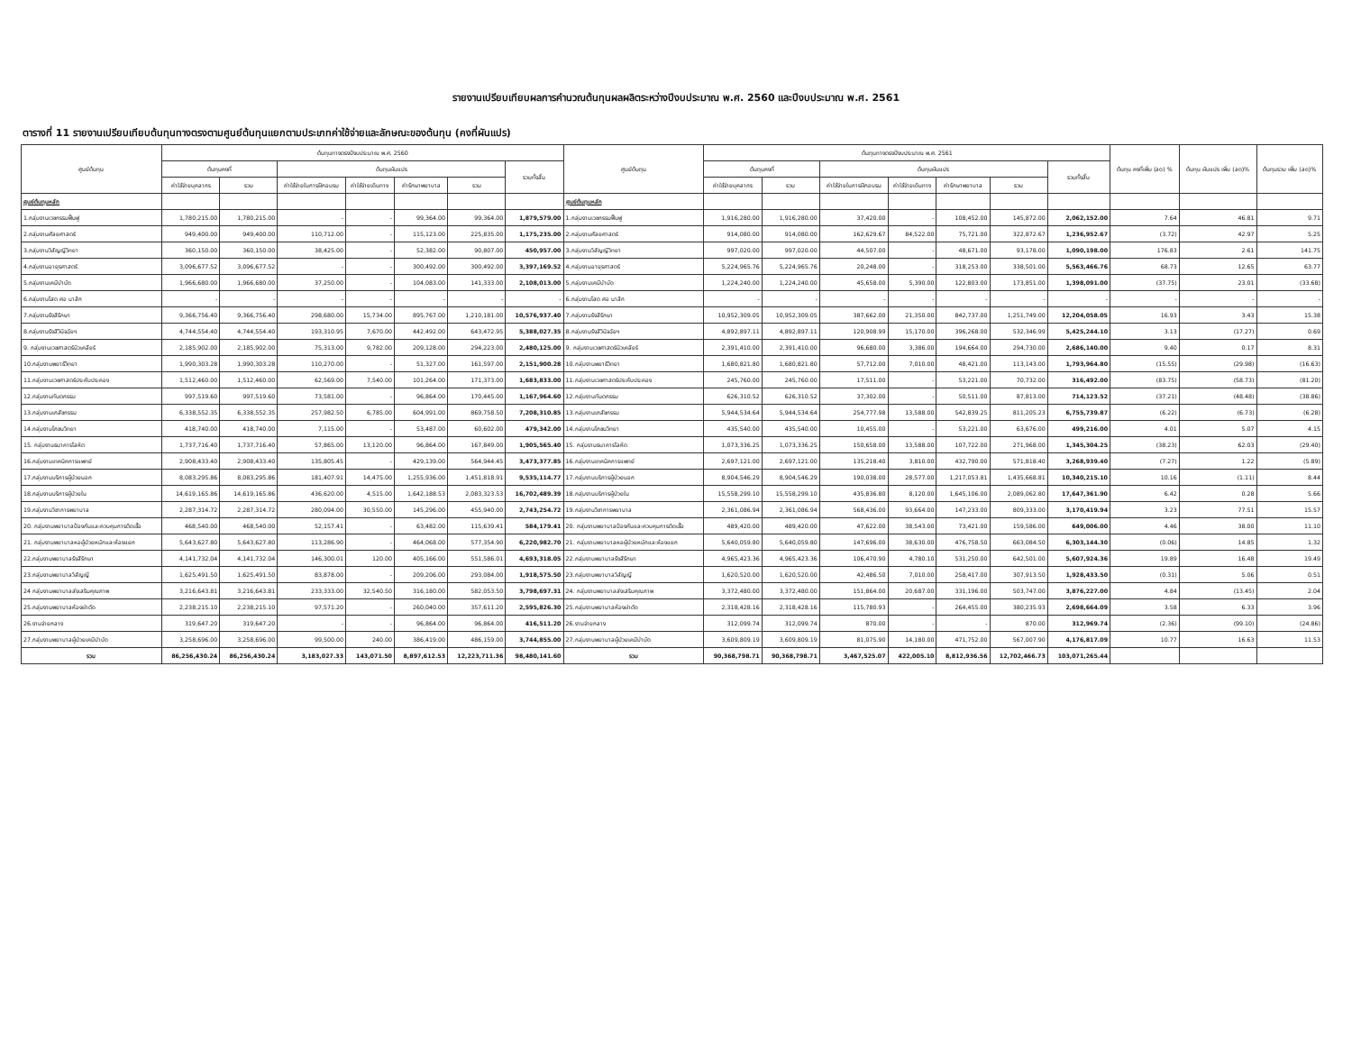รายงานเปรียบเทียบผลการคำนวณต้นทุนผลผลิตระหว่างปีงบประมาณ พ.ศ. 2560 และปีงบประมาณ พ.ศ. 2561
ตารางที่ 11 รายงานเปรียบเทียบต้นทุนทางตรงตามศูนย์ต้นทุนแยกตามประเภทค่าใช้จ่ายและลักษณะของต้นทุน (คงที่ผันแปร)
| ศูนย์ต้นทุน | ต้นทุนทางตรงปีงบประมาณ พ.ศ. 2560 | | | | | | | ศูนย์ต้นทุน | ต้นทุนทางตรงปีงบประมาณ พ.ศ. 2561 | | | | | | | ต้นทุน คงที่เพิ่ม (ลด) % | ต้นทุน ผันแปร เพิ่ม (ลด)% | ต้นทุนรวม เพิ่ม (ลด)% |
| --- | --- | --- | --- | --- | --- | --- | --- | --- | --- | --- | --- | --- | --- | --- | --- | --- | --- | --- |
| | ต้นทุนคงที่ | | ต้นทุนผันแปร | | | | รวมทั้งสิ้น | | ต้นทุนคงที่ | | ต้นทุนผันแปร | | | | รวมทั้งสิ้น | | | |
| | ค่าใช้จ่ายบุคลากร | รวม | ค่าใช้จ่ายในการฝึกอบรม | ค่าใช้จ่ายเดินทาง | ค่ารักษาพยาบาล | รวม | | | ค่าใช้จ่ายบุคลากร | รวม | ค่าใช้จ่ายในการฝึกอบรม | ค่าใช้จ่ายเดินทาง | ค่ารักษาพยาบาล | รวม | | | | |
| ศูนย์ต้นทุนหลัก | | | | | | | | ศูนย์ต้นทุนหลัก | | | | | | | | | | |
| 1.กลุ่มงานเวชกรรมฟื้นฟู | 1,780,215.00 | 1,780,215.00 | - | - | 99,364.00 | 99,364.00 | 1,879,579.00 | 1.กลุ่มงานเวชกรรมฟื้นฟู | 1,916,280.00 | 1,916,280.00 | 37,420.00 | - | 108,452.00 | 145,872.00 | 2,062,152.00 | 7.64 | 46.81 | 9.71 |
| 2.กลุ่มงานศัลยศาสตร์ | 949,400.00 | 949,400.00 | 110,712.00 | - | 115,123.00 | 225,835.00 | 1,175,235.00 | 2.กลุ่มงานศัลยศาสตร์ | 914,080.00 | 914,080.00 | 162,629.67 | 84,522.00 | 75,721.00 | 322,872.67 | 1,236,952.67 | (3.72) | 42.97 | 5.25 |
| 3.กลุ่มงานวิสัญญีวิทยา | 360,150.00 | 360,150.00 | 38,425.00 | - | 52,382.00 | 90,807.00 | 450,957.00 | 3.กลุ่มงานวิสัญญีวิทยา | 997,020.00 | 997,020.00 | 44,507.00 | - | 48,671.00 | 93,178.00 | 1,090,198.00 | 176.83 | 2.61 | 141.75 |
| 4.กลุ่มงานอายุรศาสตร์ | 3,096,677.52 | 3,096,677.52 | - | - | 300,492.00 | 300,492.00 | 3,397,169.52 | 4.กลุ่มงานอายุรศาสตร์ | 5,224,965.76 | 5,224,965.76 | 20,248.00 | - | 318,253.00 | 338,501.00 | 5,563,466.76 | 68.73 | 12.65 | 63.77 |
| 5.กลุ่มงานเคมีบำบัด | 1,966,680.00 | 1,966,680.00 | 37,250.00 | - | 104,083.00 | 141,333.00 | 2,108,013.00 | 5.กลุ่มงานเคมีบำบัด | 1,224,240.00 | 1,224,240.00 | 45,658.00 | 5,390.00 | 122,803.00 | 173,851.00 | 1,398,091.00 | (37.75) | 23.01 | (33.68) |
| 6.กลุ่มงานโสต ศอ นาสิก | - | - | - | - | - | - | - | 6.กลุ่มงานโสต ศอ นาสิก | - | - | - | - | - | - | - | - | - | - |
| 7.กลุ่มงานรังสีรักษา | 9,366,756.40 | 9,366,756.40 | 298,680.00 | 15,734.00 | 895,767.00 | 1,210,181.00 | 10,576,937.40 | 7.กลุ่มงานรังสีรักษา | 10,952,309.05 | 10,952,309.05 | 387,662.00 | 21,350.00 | 842,737.00 | 1,251,749.00 | 12,204,058.05 | 16.93 | 3.43 | 15.38 |
| 8.กลุ่มงานรังสีวินิจฉัยฯ | 4,744,554.40 | 4,744,554.40 | 193,310.95 | 7,670.00 | 442,492.00 | 643,472.95 | 5,388,027.35 | 8.กลุ่มงานรังสีวินิจฉัยฯ | 4,892,897.11 | 4,892,897.11 | 120,908.99 | 15,170.00 | 396,268.00 | 532,346.99 | 5,425,244.10 | 3.13 | (17.27) | 0.69 |
| 9. กลุ่มงานเวชศาสตร์นิวเคลียร์ | 2,185,902.00 | 2,185,902.00 | 75,313.00 | 9,782.00 | 209,128.00 | 294,223.00 | 2,480,125.00 | 9. กลุ่มงานเวชศาสตร์นิวเคลียร์ | 2,391,410.00 | 2,391,410.00 | 96,680.00 | 3,386.00 | 194,664.00 | 294,730.00 | 2,686,140.00 | 9.40 | 0.17 | 8.31 |
| 10.กลุ่มงานพยาธิวิทยา | 1,990,303.28 | 1,990,303.28 | 110,270.00 | - | 51,327.00 | 161,597.00 | 2,151,900.28 | 10.กลุ่มงานพยาธิวิทยา | 1,680,821.80 | 1,680,821.80 | 57,712.00 | 7,010.00 | 48,421.00 | 113,143.00 | 1,793,964.80 | (15.55) | (29.98) | (16.63) |
| 11.กลุ่มงานเวชศาสตร์ประคับประคอง | 1,512,460.00 | 1,512,460.00 | 62,569.00 | 7,540.00 | 101,264.00 | 171,373.00 | 1,683,833.00 | 11.กลุ่มงานเวชศาสตร์ประคับประคอง | 245,760.00 | 245,760.00 | 17,511.00 | - | 53,221.00 | 70,732.00 | 316,492.00 | (83.75) | (58.73) | (81.20) |
| 12.กลุ่มงานทันตกรรม | 997,519.60 | 997,519.60 | 73,581.00 | - | 96,864.00 | 170,445.00 | 1,167,964.60 | 12.กลุ่มงานทันตกรรม | 626,310.52 | 626,310.52 | 37,302.00 | - | 50,511.00 | 87,813.00 | 714,123.52 | (37.21) | (48.48) | (38.86) |
| 13.กลุ่มงานเภสัชกรรม | 6,338,552.35 | 6,338,552.35 | 257,982.50 | 6,785.00 | 604,991.00 | 869,758.50 | 7,208,310.85 | 13.กลุ่มงานเภสัชกรรม | 5,944,534.64 | 5,944,534.64 | 254,777.98 | 13,588.00 | 542,839.25 | 811,205.23 | 6,755,739.87 | (6.22) | (6.73) | (6.28) |
| 14.กลุ่มงานโภชนวิทยา | 418,740.00 | 418,740.00 | 7,115.00 | - | 53,487.00 | 60,602.00 | 479,342.00 | 14.กลุ่มงานโภชนวิทยา | 435,540.00 | 435,540.00 | 10,455.00 | - | 53,221.00 | 63,676.00 | 499,216.00 | 4.01 | 5.07 | 4.15 |
| 15. กลุ่มงานธนาคารโลหิต | 1,737,716.40 | 1,737,716.40 | 57,865.00 | 13,120.00 | 96,864.00 | 167,849.00 | 1,905,565.40 | 15. กลุ่มงานธนาคารโลหิต | 1,073,336.25 | 1,073,336.25 | 150,658.00 | 13,588.00 | 107,722.00 | 271,968.00 | 1,345,304.25 | (38.23) | 62.03 | (29.40) |
| 16.กลุ่มงานเทคนิคการแพทย์ | 2,908,433.40 | 2,908,433.40 | 135,805.45 | - | 429,139.00 | 564,944.45 | 3,473,377.85 | 16.กลุ่มงานเทคนิคการแพทย์ | 2,697,121.00 | 2,697,121.00 | 135,218.40 | 3,810.00 | 432,790.00 | 571,818.40 | 3,268,939.40 | (7.27) | 1.22 | (5.89) |
| 17.กลุ่มงานบริการผู้ป่วยนอก | 8,083,295.86 | 8,083,295.86 | 181,407.91 | 14,475.00 | 1,255,936.00 | 1,451,818.91 | 9,535,114.77 | 17.กลุ่มงานบริการผู้ป่วยนอก | 8,904,546.29 | 8,904,546.29 | 190,038.00 | 28,577.00 | 1,217,053.81 | 1,435,668.81 | 10,340,215.10 | 10.16 | (1.11) | 8.44 |
| 18.กลุ่มงานบริการผู้ป่วยใน | 14,619,165.86 | 14,619,165.86 | 436,620.00 | 4,515.00 | 1,642,188.53 | 2,083,323.53 | 16,702,489.39 | 18.กลุ่มงานบริการผู้ป่วยใน | 15,558,299.10 | 15,558,299.10 | 435,836.80 | 8,120.00 | 1,645,106.00 | 2,089,062.80 | 17,647,361.90 | 6.42 | 0.28 | 5.66 |
| 19.กลุ่มงานวิชาการพยาบาล | 2,287,314.72 | 2,287,314.72 | 280,094.00 | 30,550.00 | 145,296.00 | 455,940.00 | 2,743,254.72 | 19.กลุ่มงานวิชาการพยาบาล | 2,361,086.94 | 2,361,086.94 | 568,436.00 | 93,664.00 | 147,233.00 | 809,333.00 | 3,170,419.94 | 3.23 | 77.51 | 15.57 |
| 20. กลุ่มงานพยาบาลป้องกันและควบคุมการติดเชื้อ | 468,540.00 | 468,540.00 | 52,157.41 | - | 63,482.00 | 115,639.41 | 584,179.41 | 20. กลุ่มงานพยาบาลป้องกันและควบคุมการติดเชื้อ | 489,420.00 | 489,420.00 | 47,622.00 | 38,543.00 | 73,421.00 | 159,586.00 | 649,006.00 | 4.46 | 38.00 | 11.10 |
| 21. กลุ่มงานพยาบาลหอผู้ป่วยหนักและห้องแยก | 5,643,627.80 | 5,643,627.80 | 113,286.90 | - | 464,068.00 | 577,354.90 | 6,220,982.70 | 21. กลุ่มงานพยาบาลหอผู้ป่วยหนักและห้องแยก | 5,640,059.80 | 5,640,059.80 | 147,696.00 | 38,630.00 | 476,758.50 | 663,084.50 | 6,303,144.30 | (0.06) | 14.85 | 1.32 |
| 22.กลุ่มงานพยาบาลรังสีรักษา | 4,141,732.04 | 4,141,732.04 | 146,300.01 | 120.00 | 405,166.00 | 551,586.01 | 4,693,318.05 | 22.กลุ่มงานพยาบาลรังสีรักษา | 4,965,423.36 | 4,965,423.36 | 106,470.90 | 4,780.10 | 531,250.00 | 642,501.00 | 5,607,924.36 | 19.89 | 16.48 | 19.49 |
| 23.กลุ่มงานพยาบาลวิสัญญี | 1,625,491.50 | 1,625,491.50 | 83,878.00 | - | 209,206.00 | 293,084.00 | 1,918,575.50 | 23.กลุ่มงานพยาบาลวิสัญญี | 1,620,520.00 | 1,620,520.00 | 42,486.50 | 7,010.00 | 258,417.00 | 307,913.50 | 1,928,433.50 | (0.31) | 5.06 | 0.51 |
| 24 กลุ่มงานพยาบาลส่งเสริมคุณภาพ | 3,216,643.81 | 3,216,643.81 | 233,333.00 | 32,540.50 | 316,180.00 | 582,053.50 | 3,798,697.31 | 24. กลุ่มงานพยาบาลส่งเสริมคุณภาพ | 3,372,480.00 | 3,372,480.00 | 151,864.00 | 20,687.00 | 331,196.00 | 503,747.00 | 3,876,227.00 | 4.84 | (13.45) | 2.04 |
| 25.กลุ่มงานพยาบาลห้องผ่าตัด | 2,238,215.10 | 2,238,215.10 | 97,571.20 | - | 260,040.00 | 357,611.20 | 2,595,826.30 | 25.กลุ่มงานพยาบาลห้องผ่าตัด | 2,318,428.16 | 2,318,428.16 | 115,780.93 | - | 264,455.00 | 380,235.93 | 2,698,664.09 | 3.58 | 6.33 | 3.96 |
| 26.งานจ่ายกลาง | 319,647.20 | 319,647.20 | - | - | 96,864.00 | 96,864.00 | 416,511.20 | 26.งานจ่ายกลาง | 312,099.74 | 312,099.74 | 870.00 | - | - | 870.00 | 312,969.74 | (2.36) | (99.10) | (24.86) |
| 27.กลุ่มงานพยาบาลผู้ป่วยเคมีบำบัด | 3,258,696.00 | 3,258,696.00 | 99,500.00 | 240.00 | 386,419.00 | 486,159.00 | 3,744,855.00 | 27.กลุ่มงานพยาบาลผู้ป่วยเคมีบำบัด | 3,609,809.19 | 3,609,809.19 | 81,075.90 | 14,180.00 | 471,752.00 | 567,007.90 | 4,176,817.09 | 10.77 | 16.63 | 11.53 |
| รวม | 86,256,430.24 | 86,256,430.24 | 3,183,027.33 | 143,071.50 | 8,897,612.53 | 12,223,711.36 | 98,480,141.60 | รวม | 90,368,798.71 | 90,368,798.71 | 3,467,525.07 | 422,005.10 | 8,812,936.56 | 12,702,466.73 | 103,071,265.44 | | | |